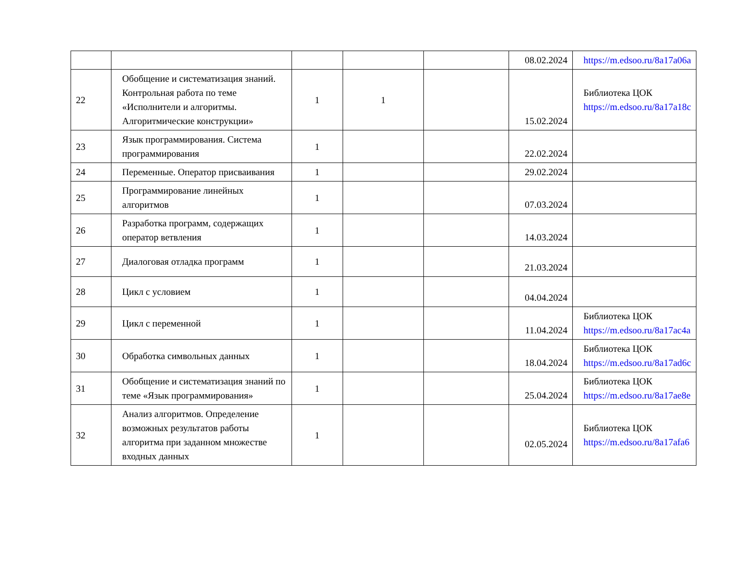| | | | | | 08.02.2024 | https://m.edsoo.ru/8a17a06a |
| 22 | Обобщение и систематизация знаний. Контрольная работа по теме «Исполнители и алгоритмы. Алгоритмические конструкции» | 1 | 1 | | 15.02.2024 | Библиотека ЦОК https://m.edsoo.ru/8a17a18c |
| 23 | Язык программирования. Система программирования | 1 | | | 22.02.2024 | |
| 24 | Переменные. Оператор присваивания | 1 | | | 29.02.2024 | |
| 25 | Программирование линейных алгоритмов | 1 | | | 07.03.2024 | |
| 26 | Разработка программ, содержащих оператор ветвления | 1 | | | 14.03.2024 | |
| 27 | Диалоговая отладка программ | 1 | | | 21.03.2024 | |
| 28 | Цикл с условием | 1 | | | 04.04.2024 | |
| 29 | Цикл с переменной | 1 | | | 11.04.2024 | Библиотека ЦОК https://m.edsoo.ru/8a17ac4a |
| 30 | Обработка символьных данных | 1 | | | 18.04.2024 | Библиотека ЦОК https://m.edsoo.ru/8a17ad6c |
| 31 | Обобщение и систематизация знаний по теме «Язык программирования» | 1 | | | 25.04.2024 | Библиотека ЦОК https://m.edsoo.ru/8a17ae8e |
| 32 | Анализ алгоритмов. Определение возможных результатов работы алгоритма при заданном множестве входных данных | 1 | | | 02.05.2024 | Библиотека ЦОК https://m.edsoo.ru/8a17afa6 |